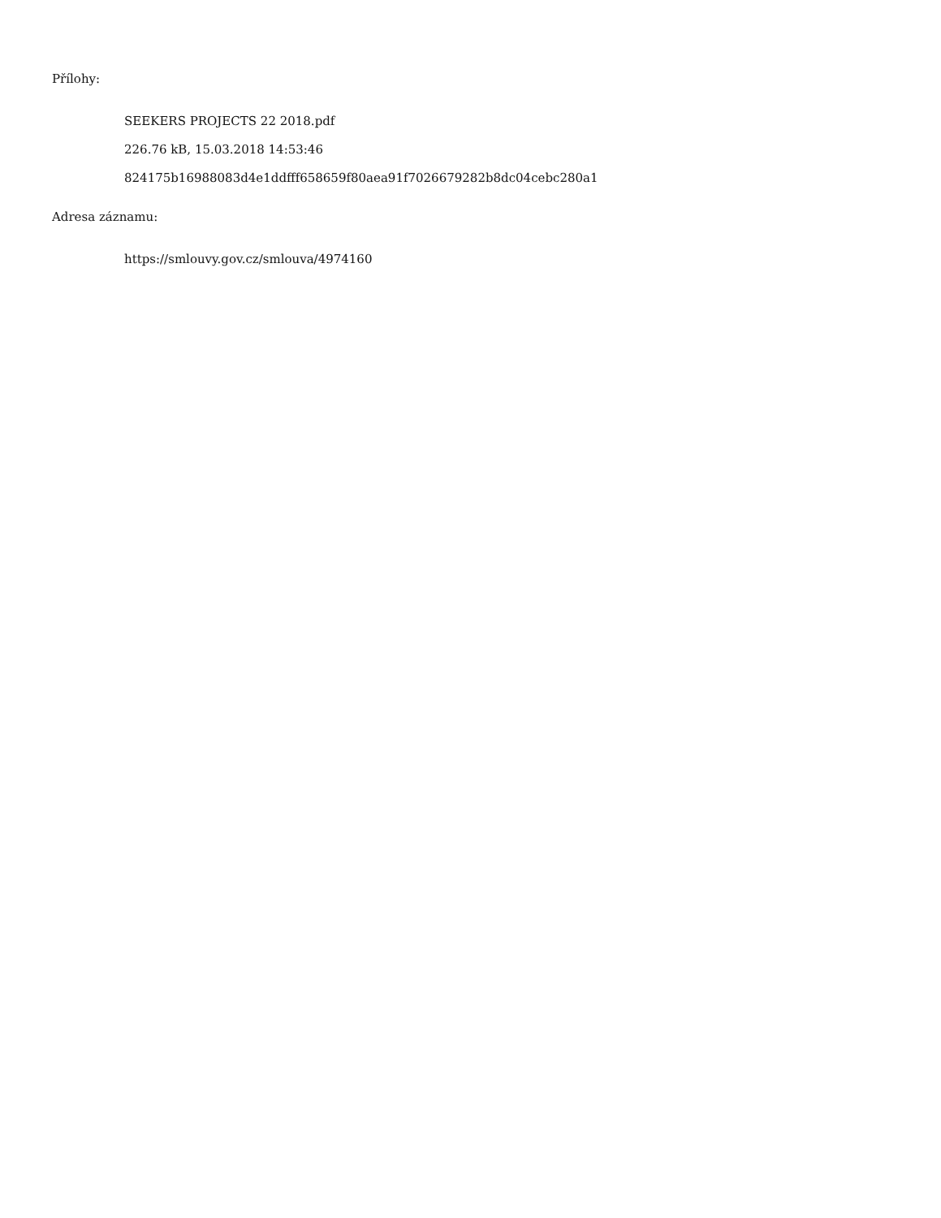Přílohy:
SEEKERS PROJECTS 22 2018.pdf
226.76 kB, 15.03.2018 14:53:46
824175b16988083d4e1ddfff658659f80aea91f7026679282b8dc04cebc280a1
Adresa záznamu:
https://smlouvy.gov.cz/smlouva/4974160